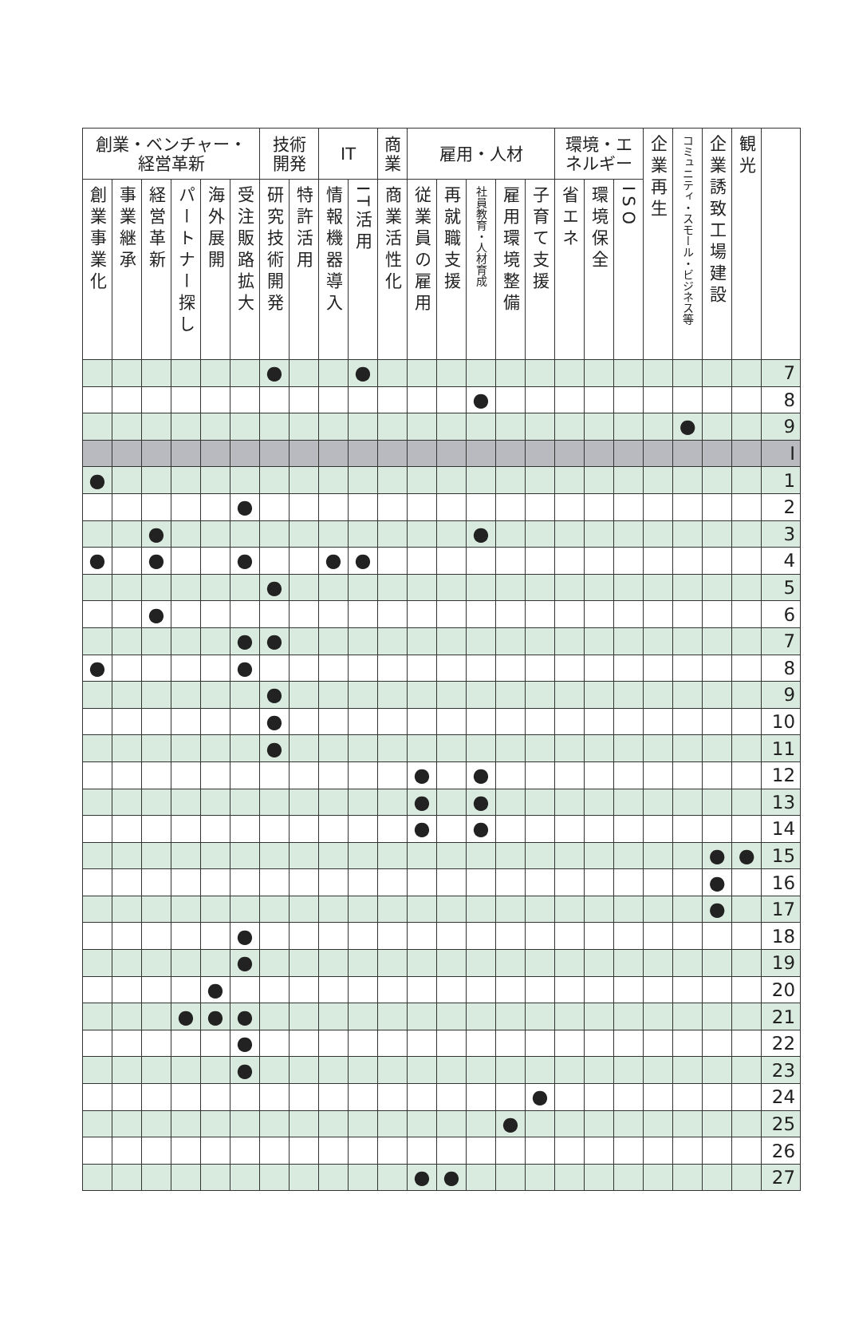| 創業・ベンチャー・ 経営革新 | | | | | | 技術 開発 | | IT | | 商 業 | 雇用・人材 | | | | | 環境・エ ネルギー | | | 企業再生 | コミュニティ・スモール・ビジネス等 | 企業誘致工場建設 | 観光 | |
| --- | --- | --- | --- | --- | --- | --- | --- | --- | --- | --- | --- | --- | --- | --- | --- | --- | --- | --- | --- | --- | --- | --- | --- |
| 創業事業化 | 事業継承 | 経営革新 | パートナー探し | 海外展開 | 受注販路拡大 | 研究技術開発 | 特許活用 | 情報機器導入 | IT活用 | 商業活性化 | 従業員の雇用 | 再就職支援 | 社員教育・人材育成 | 雇用環境整備 | 子育て支援 | 省エネ | 環境保全 | ISO | | | | | |
| | | | | | | ● | | | ● | | | | | | | | | | | | | | 7 |
| | | | | | | | | | | | | | ● | | | | | | | | | | 8 |
| | | | | | | | | | | | | | | | | | | | | ● | | | 9 |
| | | | | | | | | | | | | | | | | | | | | | | | I |
| ● | | | | | | | | | | | | | | | | | | | | | | | 1 |
| | | | | | ● | | | | | | | | | | | | | | | | | | 2 |
| | | ● | | | | | | | | | | | ● | | | | | | | | | | 3 |
| ● | | ● | | | ● | | | ● | ● | | | | | | | | | | | | | | 4 |
| | | | | | | ● | | | | | | | | | | | | | | | | | 5 |
| | | ● | | | | | | | | | | | | | | | | | | | | | 6 |
| | | | | | ● | ● | | | | | | | | | | | | | | | | | 7 |
| ● | | | | | ● | | | | | | | | | | | | | | | | | | 8 |
| | | | | | | ● | | | | | | | | | | | | | | | | | 9 |
| | | | | | | ● | | | | | | | | | | | | | | | | | 10 |
| | | | | | | ● | | | | | | | | | | | | | | | | | 11 |
| | | | | | | | | | | | ● | | ● | | | | | | | | | | 12 |
| | | | | | | | | | | | ● | | ● | | | | | | | | | | 13 |
| | | | | | | | | | | | ● | | ● | | | | | | | | | | 14 |
| | | | | | | | | | | | | | | | | | | | | | ● | ● | 15 |
| | | | | | | | | | | | | | | | | | | | | | ● | | 16 |
| | | | | | | | | | | | | | | | | | | | | | ● | | 17 |
| | | | | | ● | | | | | | | | | | | | | | | | | | 18 |
| | | | | | ● | | | | | | | | | | | | | | | | | | 19 |
| | | | | ● | | | | | | | | | | | | | | | | | | | 20 |
| | | | ● | ● | ● | | | | | | | | | | | | | | | | | | 21 |
| | | | | | ● | | | | | | | | | | | | | | | | | | 22 |
| | | | | | ● | | | | | | | | | | | | | | | | | | 23 |
| | | | | | | | | | | | | | | | ● | | | | | | | | 24 |
| | | | | | | | | | | | | | | ● | | | | | | | | | 25 |
| | | | | | | | | | | | | | | | | | | | | | | | 26 |
| | | | | | | | | | | | ● | ● | | | | | | | | | | | 27 |